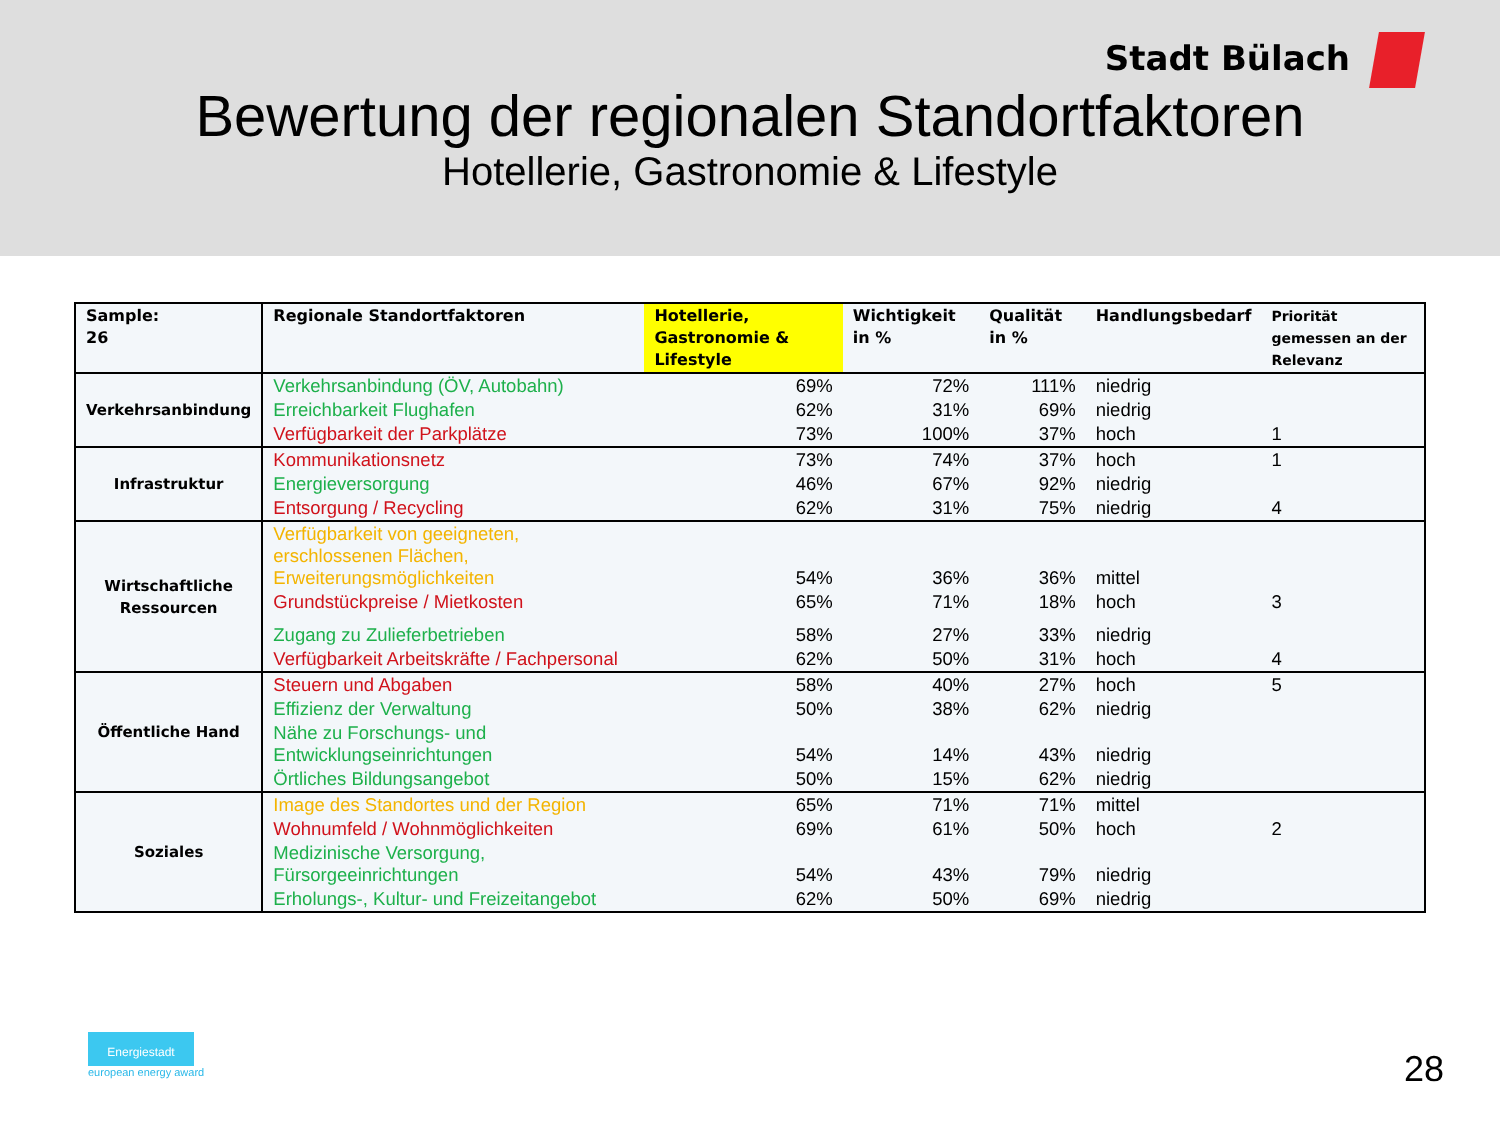Stadt Bülach
Bewertung der regionalen Standortfaktoren
Hotellerie, Gastronomie & Lifestyle
| Sample: 26 | Regionale Standortfaktoren | Hotellerie, Gastronomie & Lifestyle | Wichtigkeit in % | Qualität in % | Handlungsbedarf | Priorität gemessen an der Relevanz |
| --- | --- | --- | --- | --- | --- | --- |
| Verkehrsanbindung | Verkehrsanbindung (ÖV, Autobahn) | 69% | 72% | 111% | niedrig | |
| | Erreichbarkeit Flughafen | 62% | 31% | 69% | niedrig | |
| | Verfügbarkeit der Parkplätze | 73% | 100% | 37% | hoch | 1 |
| Infrastruktur | Kommunikationsnetz | 73% | 74% | 37% | hoch | 1 |
| | Energieversorgung | 46% | 67% | 92% | niedrig | |
| | Entsorgung / Recycling | 62% | 31% | 75% | niedrig | 4 |
| Wirtschaftliche Ressourcen | Verfügbarkeit von geeigneten, erschlossenen Flächen, Erweiterungsmöglichkeiten | 54% | 36% | 36% | mittel | |
| | Grundstückpreise / Mietkosten | 65% | 71% | 18% | hoch | 3 |
| | Zugang zu Zulieferbetrieben | 58% | 27% | 33% | niedrig | |
| | Verfügbarkeit Arbeitskräfte / Fachpersonal | 62% | 50% | 31% | hoch | 4 |
| Öffentliche Hand | Steuern und Abgaben | 58% | 40% | 27% | hoch | 5 |
| | Effizienz der Verwaltung | 50% | 38% | 62% | niedrig | |
| | Nähe zu Forschungs- und Entwicklungseinrichtungen | 54% | 14% | 43% | niedrig | |
| | Örtliches Bildungsangebot | 50% | 15% | 62% | niedrig | |
| Soziales | Image des Standortes und der Region | 65% | 71% | 71% | mittel | |
| | Wohnumfeld / Wohnmöglichkeiten | 69% | 61% | 50% | hoch | 2 |
| | Medizinische Versorgung, Fürsorgeeinrichtungen | 54% | 43% | 79% | niedrig | |
| | Erholungs-, Kultur- und Freizeitangebot | 62% | 50% | 69% | niedrig | |
Energiestadt
european energy award
28